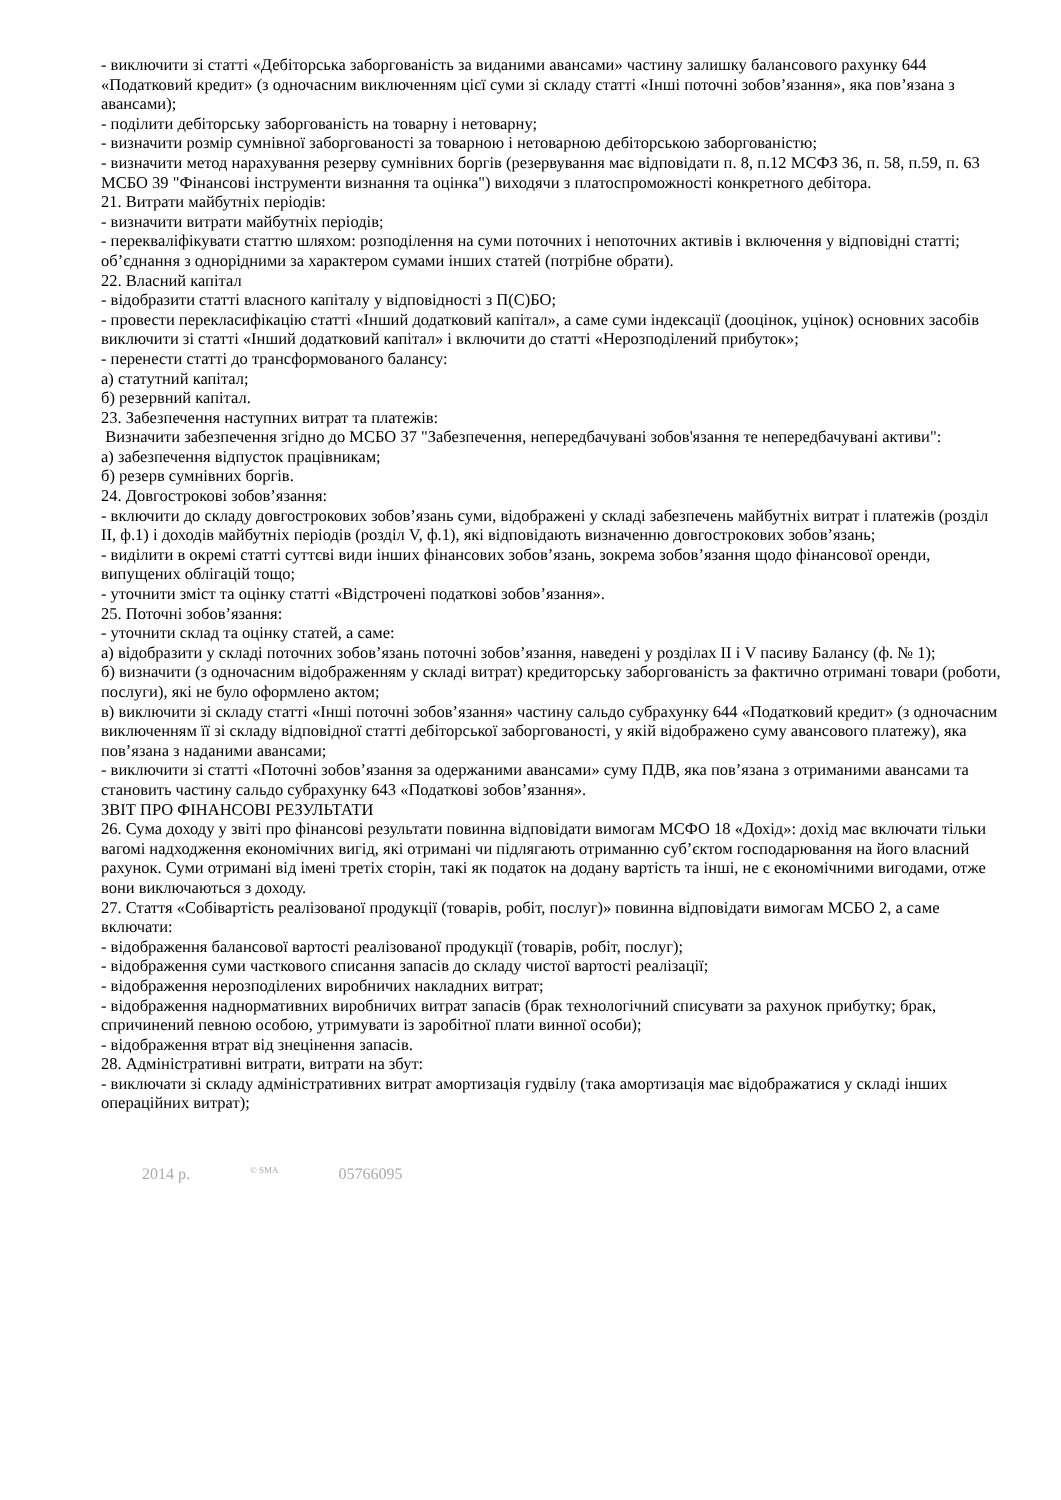- виключити зі статті «Дебіторська заборгованість за виданими авансами» частину залишку балансового рахунку 644 «Податковий кредит» (з одночасним виключенням цієї суми зі складу статті «Інші поточні зобов’язання», яка пов’язана з авансами);
- поділити дебіторську заборгованість на товарну і нетоварну;
- визначити розмір сумнівної заборгованості за товарною і нетоварною дебіторською заборгованістю;
- визначити метод нарахування резерву сумнівних боргів (резервування має відповідати п. 8, п.12 МСФЗ 36, п. 58, п.59, п. 63 МСБО 39 "Фінансові інструменти визнання та оцінка") виходячи з платоспроможності конкретного дебітора.
21. Витрати майбутніх періодів:
- визначити витрати майбутніх періодів;
- перекваліфікувати статтю шляхом: розподілення на суми поточних і непоточних активів і включення у відповідні статті; об’єднання з однорідними за характером сумами інших статей (потрібне обрати).
22. Власний капітал
- відобразити статті власного капіталу у відповідності з П(С)БО;
- провести перекласифікацію статті «Інший додатковий капітал», а саме суми індексації (дооцінок, уцінок) основних засобів виключити зі статті «Інший додатковий капітал» і включити до статті «Нерозподілений прибуток»;
- перенести статті до трансформованого балансу:
а) статутний капітал;
б) резервний капітал.
23. Забезпечення наступних витрат та платежів:
Визначити забезпечення згідно до МСБО 37 "Забезпечення, непередбачувані зобов'язання те непередбачувані активи":
а) забезпечення відпусток працівникам;
б) резерв сумнівних боргів.
24. Довгострокові зобов’язання:
- включити до складу довгострокових зобов’язань суми, відображені у складі забезпечень майбутніх витрат і платежів (розділ ІІ, ф.1) і доходів майбутніх періодів (розділ V, ф.1), які відповідають визначенню довгострокових зобов’язань;
- виділити в окремі статті суттєві види інших фінансових зобов’язань, зокрема зобов’язання щодо фінансової оренди, випущених облігацій тощо;
- уточнити зміст та оцінку статті «Відстрочені податкові зобов’язання».
25. Поточні зобов’язання:
- уточнити склад та оцінку статей, а саме:
а) відобразити у складі поточних зобов’язань поточні зобов’язання, наведені у розділах ІІ і V пасиву Балансу (ф. № 1);
б) визначити (з одночасним відображенням у складі витрат) кредиторську заборгованість за фактично отримані товари (роботи, послуги), які не було оформлено актом;
в) виключити зі складу статті «Інші поточні зобов’язання» частину сальдо субрахунку 644 «Податковий кредит» (з одночасним виключенням її зі складу відповідної статті дебіторської заборгованості, у якій відображено суму авансового платежу), яка пов’язана з наданими авансами;
- виключити зі статті «Поточні зобов’язання за одержаними авансами» суму ПДВ, яка пов’язана з отриманими авансами та становить частину сальдо субрахунку 643 «Податкові зобов’язання».
ЗВІТ ПРО ФІНАНСОВІ РЕЗУЛЬТАТИ
26. Сума доходу у звіті про фінансові результати повинна відповідати вимогам МСФО 18 «Дохід»: дохід має включати тільки вагомі надходження економічних вигід, які отримані чи підлягають отриманню суб’єктом господарювання на його власний рахунок. Суми отримані від імені третіх сторін, такі як податок на додану вартість та інші, не є економічними вигодами, отже вони виключаються з доходу.
27. Стаття «Собівартість реалізованої продукції (товарів, робіт, послуг)» повинна відповідати вимогам МСБО 2, а саме включати:
- відображення балансової вартості реалізованої продукції (товарів, робіт, послуг);
- відображення суми часткового списання запасів до складу чистої вартості реалізації;
- відображення нерозподілених виробничих накладних витрат;
- відображення наднормативних виробничих витрат запасів (брак технологічний списувати за рахунок прибутку; брак, спричинений певною особою, утримувати із заробітної плати винної особи);
- відображення втрат від знецінення запасів.
28. Адміністративні витрати, витрати на збут:
- виключати зі складу адміністративних витрат амортизація гудвілу (така амортизація має відображатися у складі інших операційних витрат);
2014 р.<sup>© SMA</sup> 05766095